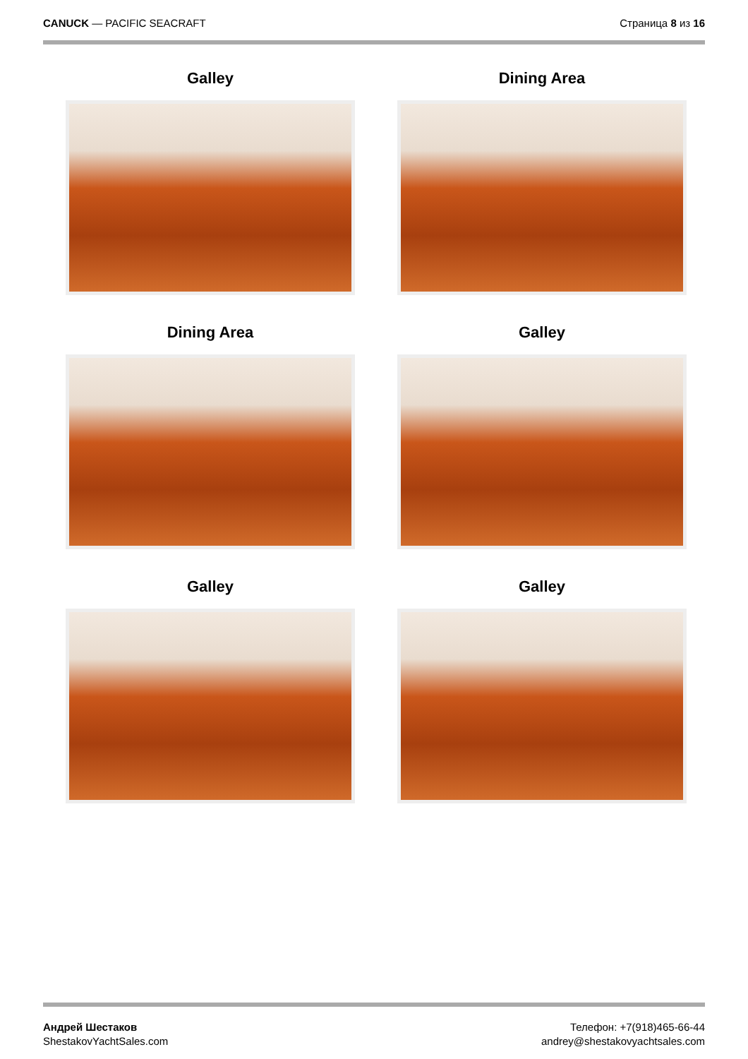CANUCK — PACIFIC SEACRAFT Страница 8 из 16
Galley
Dining Area
Dining Area
Galley
Galley
Galley
Андрей Шестаков
ShestakovYachtSales.com
Телефон: +7(918)465-66-44
andrey@shestakovyachtsales.com